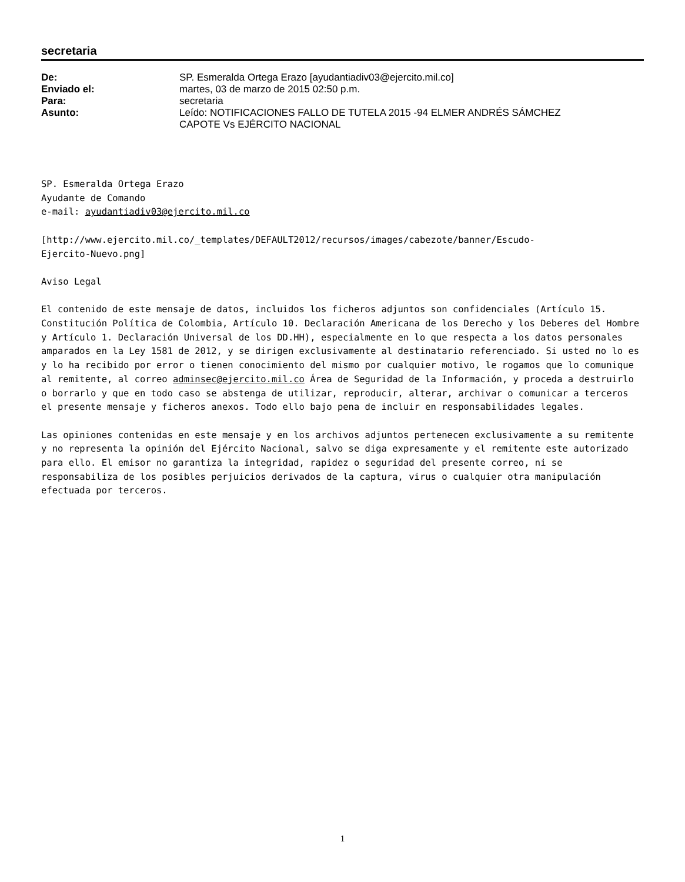secretaria
| De: | SP. Esmeralda Ortega Erazo [ayudantiadiv03@ejercito.mil.co] |
| Enviado el: | martes, 03 de marzo de 2015 02:50 p.m. |
| Para: | secretaria |
| Asunto: | Leído: NOTIFICACIONES FALLO DE TUTELA 2015 -94 ELMER ANDRÉS SÁMCHEZ CAPOTE Vs EJÉRCITO NACIONAL |
SP. Esmeralda Ortega Erazo
Ayudante de Comando
e-mail: ayudantiadiv03@ejercito.mil.co
[http://www.ejercito.mil.co/_templates/DEFAULT2012/recursos/images/cabezote/banner/Escudo-
Ejercito-Nuevo.png]
Aviso Legal
El contenido de este mensaje de datos, incluidos los ficheros adjuntos son confidenciales (Artículo 15. Constitución Política de Colombia, Artículo 10. Declaración Americana de los Derecho y los Deberes del Hombre y Artículo 1. Declaración Universal de los DD.HH), especialmente en lo que respecta a los datos personales amparados en la Ley 1581 de 2012, y se dirigen exclusivamente al destinatario referenciado. Si usted no lo es y lo ha recibido por error o tienen conocimiento del mismo por cualquier motivo, le rogamos que lo comunique al remitente, al correo adminsec@ejercito.mil.co Área de Seguridad de la Información, y proceda a destruirlo o borrarlo y que en todo caso se abstenga de utilizar, reproducir, alterar, archivar o comunicar a terceros el presente mensaje y ficheros anexos. Todo ello bajo pena de incluir en responsabilidades legales.
Las opiniones contenidas en este mensaje y en los archivos adjuntos pertenecen exclusivamente a su remitente y no representa la opinión del Ejército Nacional, salvo se diga expresamente y el remitente este autorizado para ello. El emisor no garantiza la integridad, rapidez o seguridad del presente correo, ni se responsabiliza de los posibles perjuicios derivados de la captura, virus o cualquier otra manipulación efectuada por terceros.
1